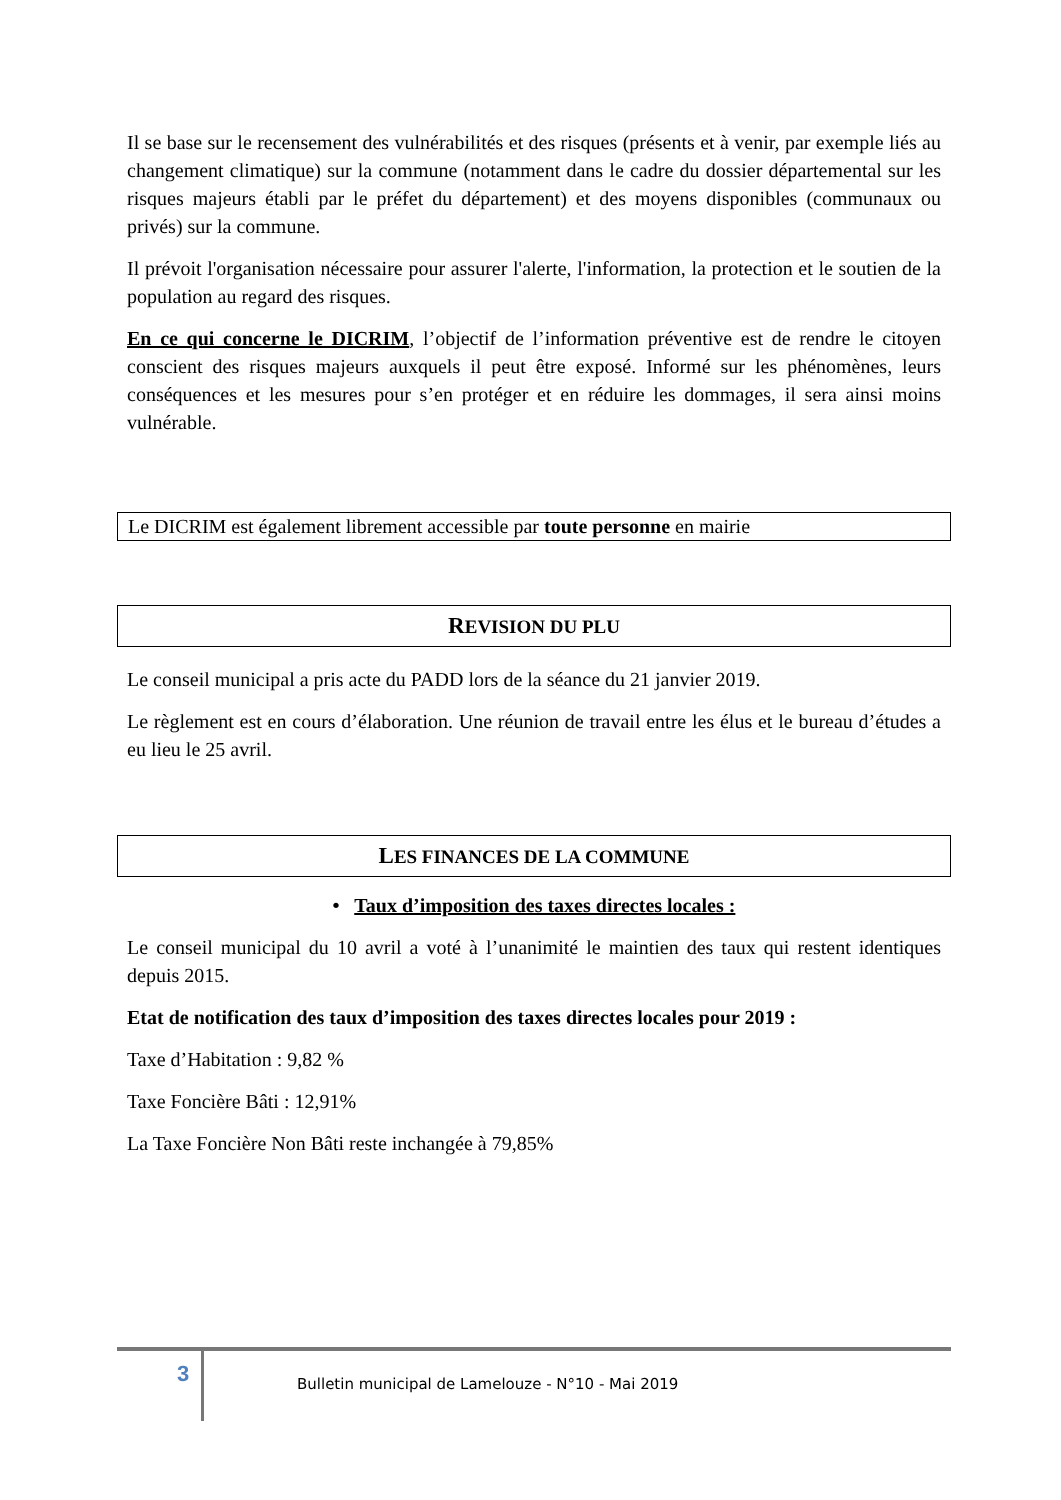Il se base sur le recensement des vulnérabilités et des risques (présents et à venir, par exemple liés au changement climatique) sur la commune (notamment dans le cadre du dossier départemental sur les risques majeurs établi par le préfet du département) et des moyens disponibles (communaux ou privés) sur la commune.
Il prévoit l'organisation nécessaire pour assurer l'alerte, l'information, la protection et le soutien de la population au regard des risques.
En ce qui concerne le DICRIM, l’objectif de l’information préventive est de rendre le citoyen conscient des risques majeurs auxquels il peut être exposé. Informé sur les phénomènes, leurs conséquences et les mesures pour s’en protéger et en réduire les dommages, il sera ainsi moins vulnérable.
Le DICRIM est également librement accessible par toute personne en mairie
REVISION DU PLU
Le conseil municipal a pris acte du PADD lors de la séance du 21 janvier 2019.
Le règlement est en cours d’élaboration. Une réunion de travail entre les élus et le bureau d’études a eu lieu le 25 avril.
LES FINANCES DE LA COMMUNE
• Taux d’imposition des taxes directes locales :
Le conseil municipal du 10 avril a voté à l’unanimité le maintien des taux qui restent identiques depuis 2015.
Etat de notification des taux d’imposition des taxes directes locales pour 2019 :
Taxe d’Habitation : 9,82 %
Taxe Foncière Bâti : 12,91%
La Taxe Foncière Non Bâti reste inchangée à 79,85%
3 Bulletin municipal de Lamelouze - N°10 - Mai 2019